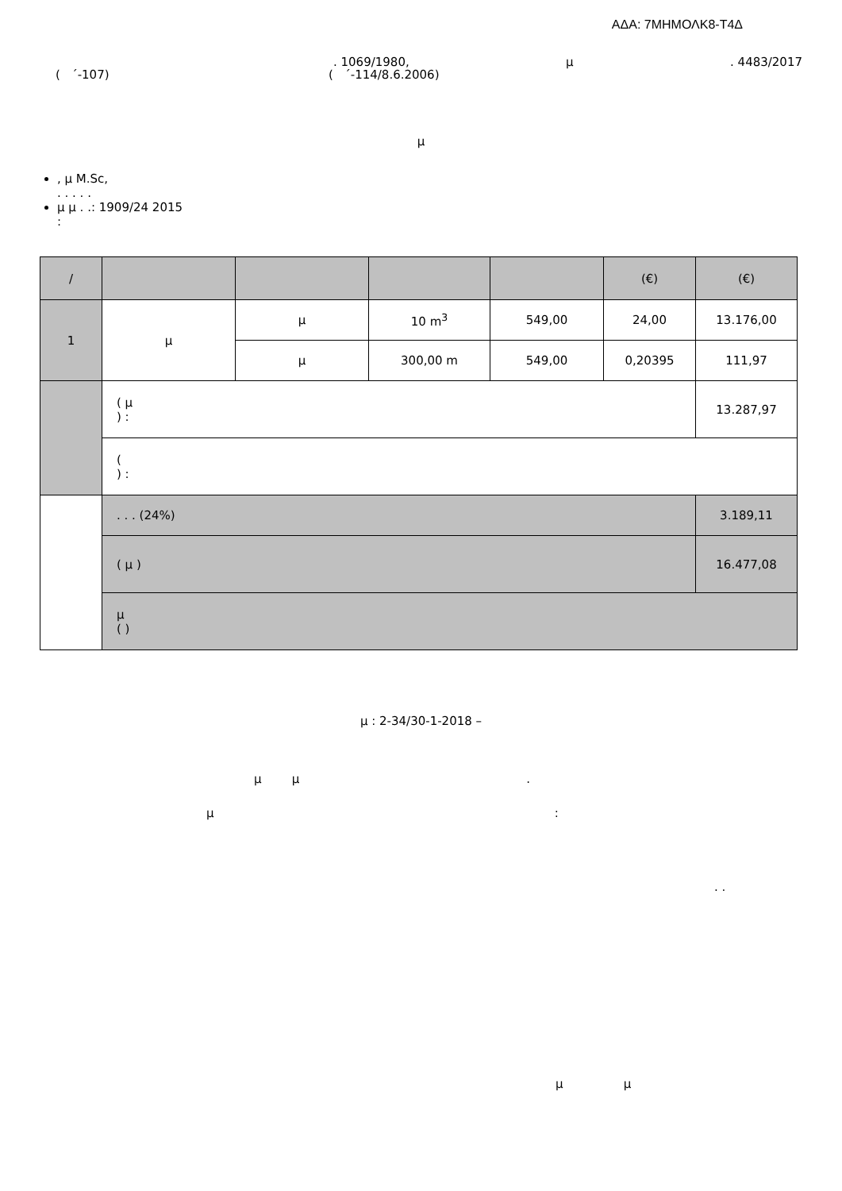ΑΔΑ: 7ΜΗΜΟΛΚ8-Τ4Δ
. 1069/1980, μ. 4483/2017
( ΄-107) ( ΄-114/8.6.2006)
μ
, μ M.Sc,
. . . . .
μ μ . .: 1909/24 2015
:
| / | | | | | (€) | (€) |
| 1 | μ | μ | 10 m<sup>3</sup> | 549,00 | 24,00 | 13.176,00 |
| | | μ | 300,00 m | 549,00 | 0,20395 | 111,97 |
| | ( μ ) : | | | | | 13.287,97 |
| | ( ) : | | | | | |
| | . . . (24%) | | | | | 3.189,11 |
| | ( μ ) | | | | | 16.477,08 |
| | μ ( ) | | | | | |
μ : 2-34/30-1-2018 –
μ μ .
μ :
. .
μ μ